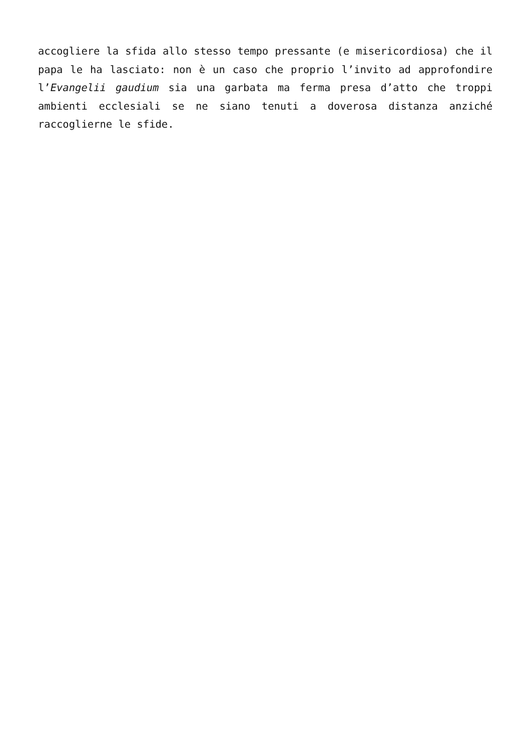accogliere la sfida allo stesso tempo pressante (e misericordiosa) che il papa le ha lasciato: non è un caso che proprio l’invito ad approfondire l’Evangelii gaudium sia una garbata ma ferma presa d’atto che troppi ambienti ecclesiali se ne siano tenuti a doverosa distanza anziché raccoglierne le sfide.